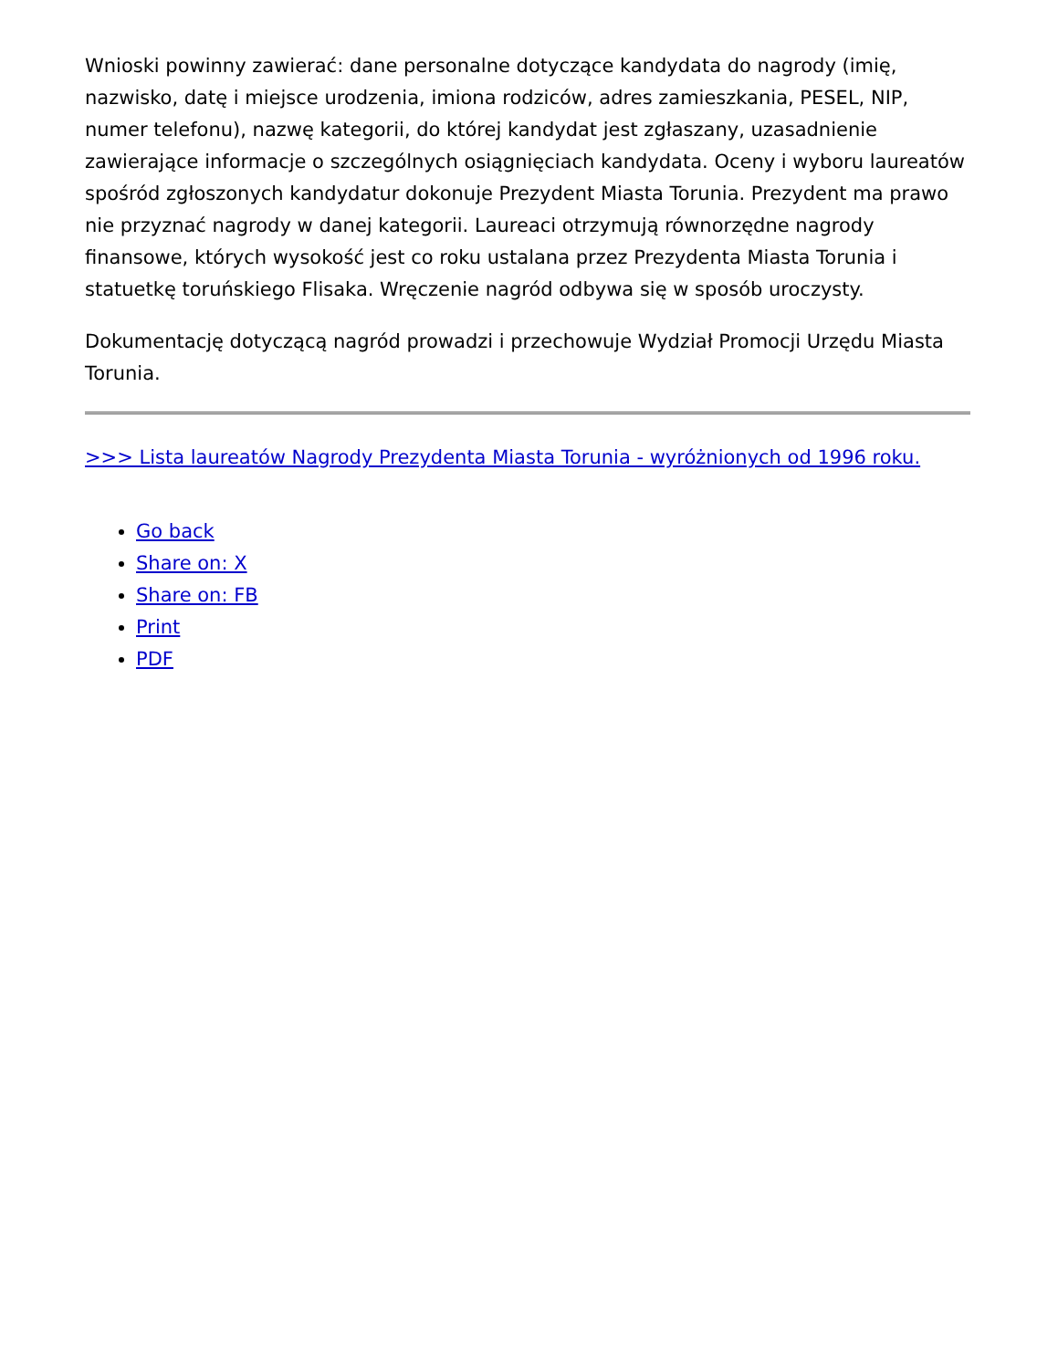Wnioski powinny zawierać: dane personalne dotyczące kandydata do nagrody (imię, nazwisko, datę i miejsce urodzenia, imiona rodziców, adres zamieszkania, PESEL, NIP, numer telefonu), nazwę kategorii, do której kandydat jest zgłaszany, uzasadnienie zawierające informacje o szczególnych osiągnięciach kandydata. Oceny i wyboru laureatów spośród zgłoszonych kandydatur dokonuje Prezydent Miasta Torunia. Prezydent ma prawo nie przyznać nagrody w danej kategorii. Laureaci otrzymują równorzędne nagrody finansowe, których wysokość jest co roku ustalana przez Prezydenta Miasta Torunia i statuetkę toruńskiego Flisaka. Wręczenie nagród odbywa się w sposób uroczysty.
Dokumentację dotyczącą nagród prowadzi i przechowuje Wydział Promocji Urzędu Miasta Torunia.
>>> Lista laureatów Nagrody Prezydenta Miasta Torunia - wyróżnionych od 1996 roku.
Go back
Share on: X
Share on: FB
Print
PDF